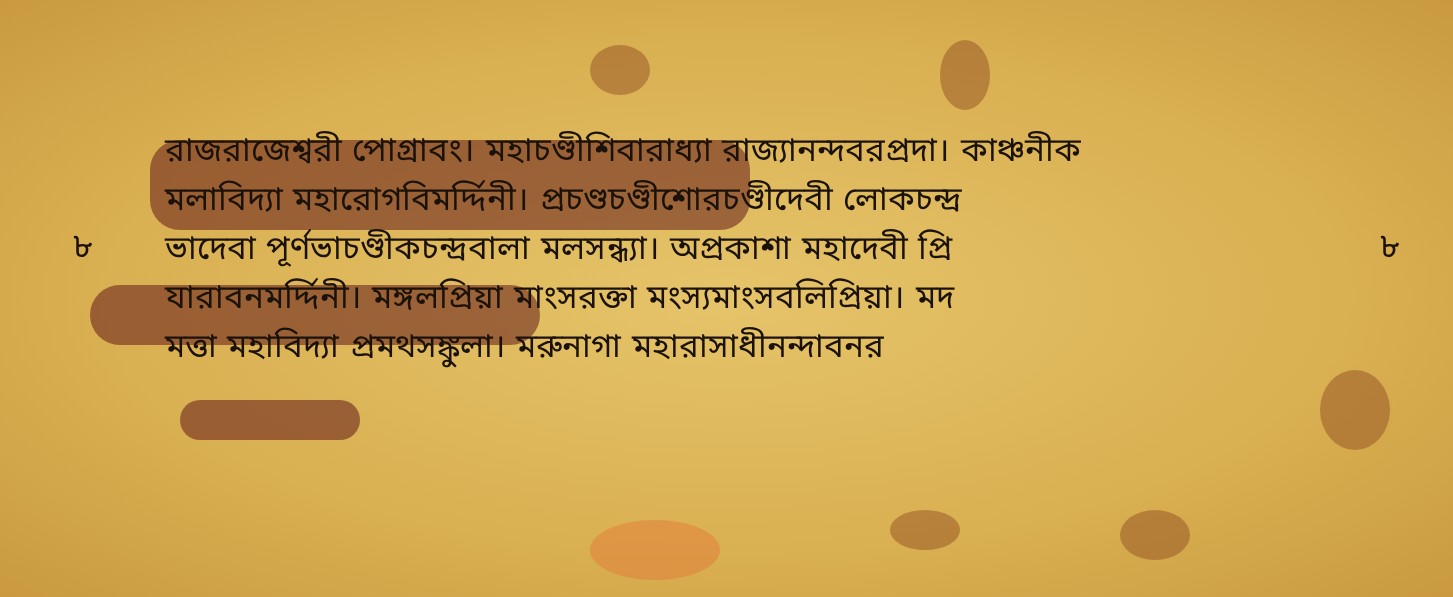৮
রাজরাজেশ্বরী পোগ্রাবং। মহাচণ্ডীশিবারাধ্যা রাজ্যানন্দবরপ্রদা। কাঞ্চনীক
মলাবিদ্যা মহারোগবিমর্দ্দিনী। প্রচণ্ডচণ্ডীশোরচণ্ডীদেবী লোকচন্দ্র
ভাদেবা পূর্ণভাচণ্ডীকচন্দ্রবালা মলসন্ধ্যা। অপ্রকাশা মহাদেবী প্রি
যারাবনমর্দ্দিনী। মঙ্গলপ্রিয়া মাংসরক্তা মংস্যমাংসবলিপ্রিয়া। মদ
মত্তা মহাবিদ্যা প্রমথসঙ্কুলা। মরুনাগা মহারাসাধীনন্দাবনর
৮